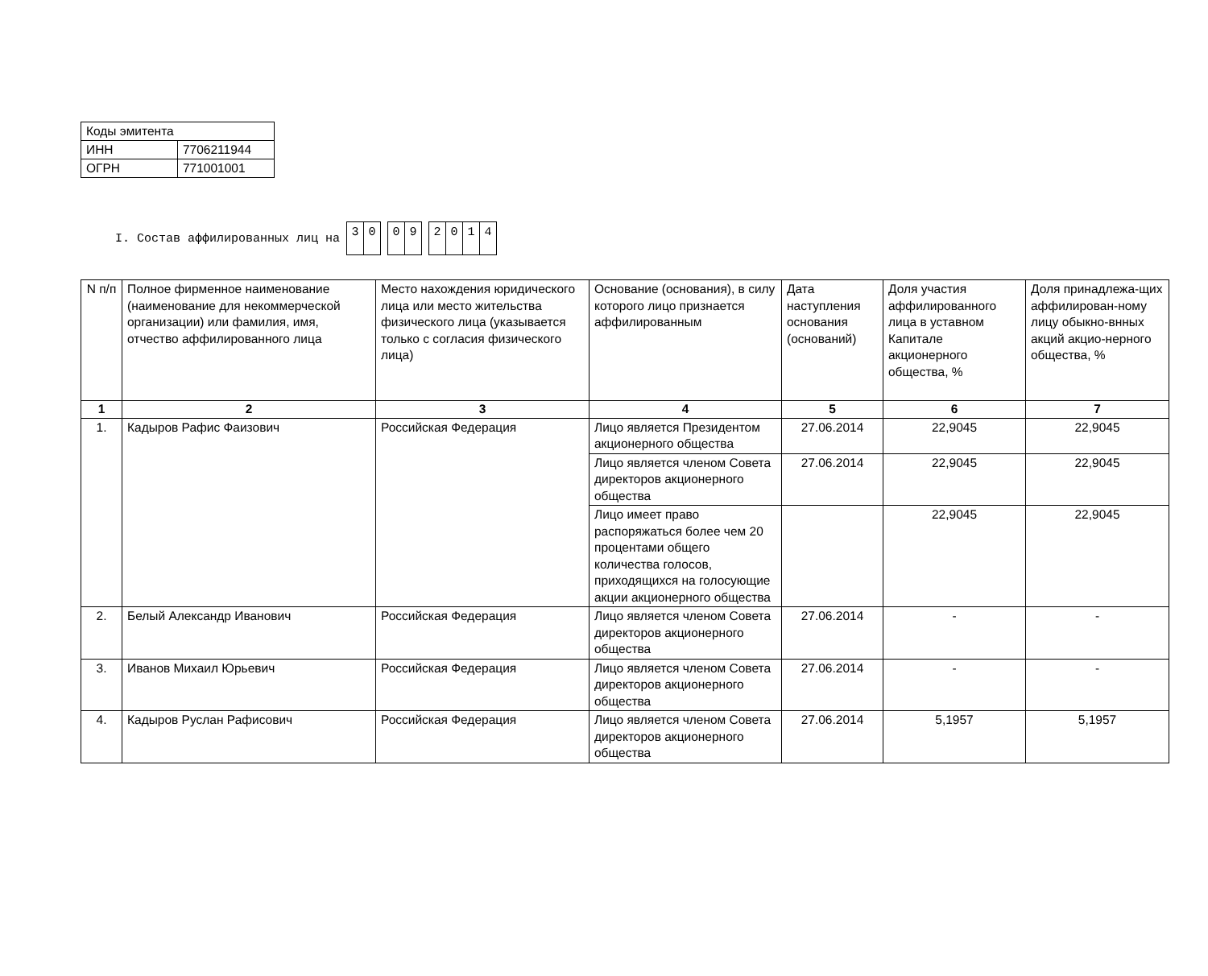| Коды эмитента | |
| ИНН | 7706211944 |
| ОГРН | 771001001 |
I. Состав аффилированных лиц на 30 09 2014
| N п/п | Полное фирменное наименование (наименование для некоммерческой организации) или фамилия, имя, отчество аффилированного лица | Место нахождения юридического лица или место жительства физического лица (указывается только с согласия физического лица) | Основание (основания), в силу которого лицо признается аффилированным | Дата наступления основания (оснований) | Доля участия аффилированного лица в уставном Капитале акционерного общества, % | Доля принадлежа-щих аффилирован-ному лицу обыкно-внных акций акцио-нерного общества, % |
| --- | --- | --- | --- | --- | --- | --- |
| 1 | 2 | 3 | 4 | 5 | 6 | 7 |
| 1. | Кадыров Рафис Фаизович | Российская Федерация | Лицо является Президентом акционерного общества | 27.06.2014 | 22,9045 | 22,9045 |
| | | | Лицо является членом Совета директоров акционерного общества | 27.06.2014 | 22,9045 | 22,9045 |
| | | | Лицо имеет право распоряжаться более чем 20 процентами общего количества голосов, приходящихся на голосующие акции акционерного общества | | 22,9045 | 22,9045 |
| 2. | Белый Александр Иванович | Российская Федерация | Лицо является членом Совета директоров акционерного общества | 27.06.2014 | - | - |
| 3. | Иванов Михаил Юрьевич | Российская Федерация | Лицо является членом Совета директоров акционерного общества | 27.06.2014 | - | - |
| 4. | Кадыров Руслан Рафисович | Российская Федерация | Лицо является членом Совета директоров акционерного общества | 27.06.2014 | 5,1957 | 5,1957 |